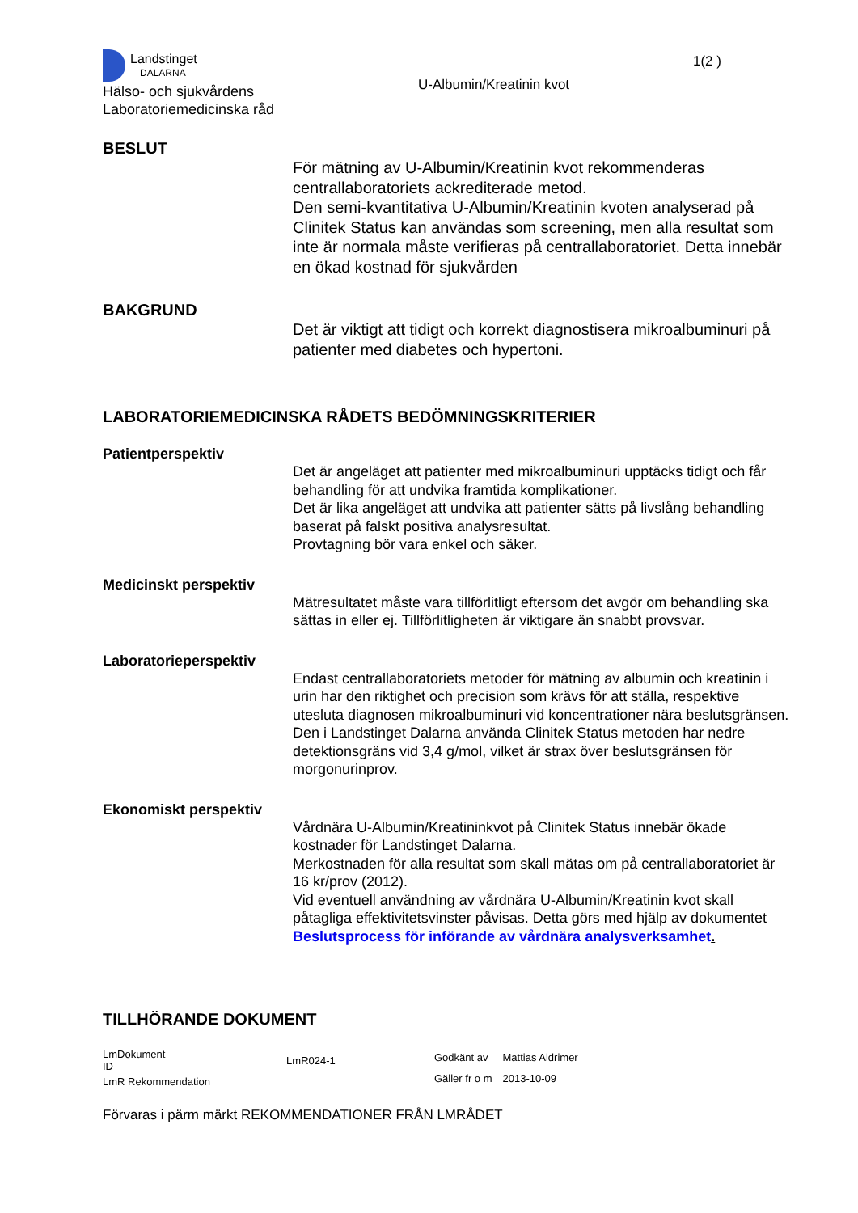Landstinget
DALARNA
Hälso- och sjukvårdens
Laboratoriemedicinska råd
U-Albumin/Kreatinin kvot
1(2 )
BESLUT
För mätning av U-Albumin/Kreatinin kvot rekommenderas centrallaboratoriets ackrediterade metod.
Den semi-kvantitativa U-Albumin/Kreatinin kvoten analyserad på Clinitek Status kan användas som screening, men alla resultat som inte är normala måste verifieras på centrallaboratoriet. Detta innebär en ökad kostnad för sjukvården
BAKGRUND
Det är viktigt att tidigt och korrekt diagnostisera mikroalbuminuri på patienter med diabetes och hypertoni.
LABORATORIEMEDICINSKA RÅDETS BEDÖMNINGSKRITERIER
Patientperspektiv
Det är angeläget att patienter med mikroalbuminuri upptäcks tidigt och får behandling för att undvika framtida komplikationer.
Det är lika angeläget att undvika att patienter sätts på livslång behandling baserat på falskt positiva analysresultat.
Provtagning bör vara enkel och säker.
Medicinskt perspektiv
Mätresultatet måste vara tillförlitligt eftersom det avgör om behandling ska sättas in eller ej. Tillförlitligheten är viktigare än snabbt provsvar.
Laboratorieperspektiv
Endast centrallaboratoriets metoder för mätning av albumin och kreatinin i urin har den riktighet och precision som krävs för att ställa, respektive utesluta diagnosen mikroalbuminuri vid koncentrationer nära beslutsgränsen.
Den i Landstinget Dalarna använda Clinitek Status metoden har nedre detektionsgräns vid 3,4 g/mol, vilket är strax över beslutsgränsen för morgonurinprov.
Ekonomiskt perspektiv
Vårdnära U-Albumin/Kreatininkvot på Clinitek Status innebär ökade kostnader för Landstinget Dalarna.
Merkostnaden för alla resultat som skall mätas om på centrallaboratoriet är 16 kr/prov (2012).
Vid eventuell användning av vårdnära U-Albumin/Kreatinin kvot skall påtagliga effektivitetsvinster påvisas. Detta görs med hjälp av dokumentet Beslutsprocess för införande av vårdnära analysverksamhet.
TILLHÖRANDE DOKUMENT
| LmDokument ID | LmR024-1 |
| LmR Rekommendation | |
| Godkänt av | Mattias Aldrimer |
| Gäller fr o m | 2013-10-09 |
Förvaras i pärm märkt REKOMMENDATIONER FRÅN LMRÅDET